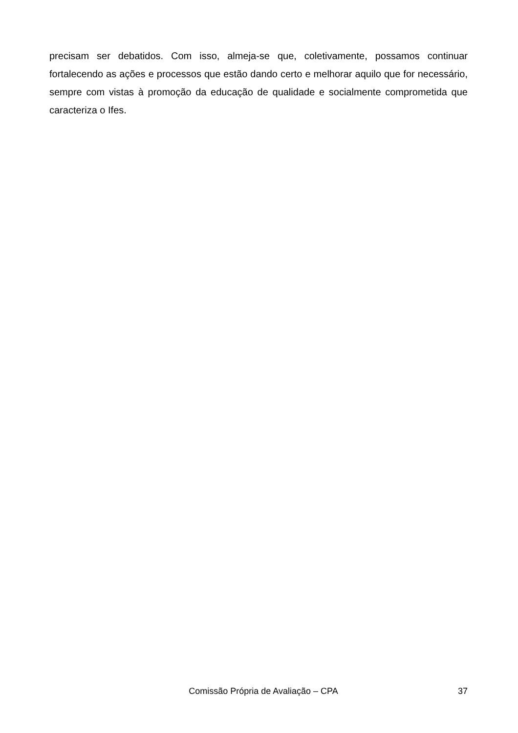precisam ser debatidos. Com isso, almeja-se que, coletivamente, possamos continuar fortalecendo as ações e processos que estão dando certo e melhorar aquilo que for necessário, sempre com vistas à promoção da educação de qualidade e socialmente comprometida que caracteriza o Ifes.
Comissão Própria de Avaliação – CPA 37